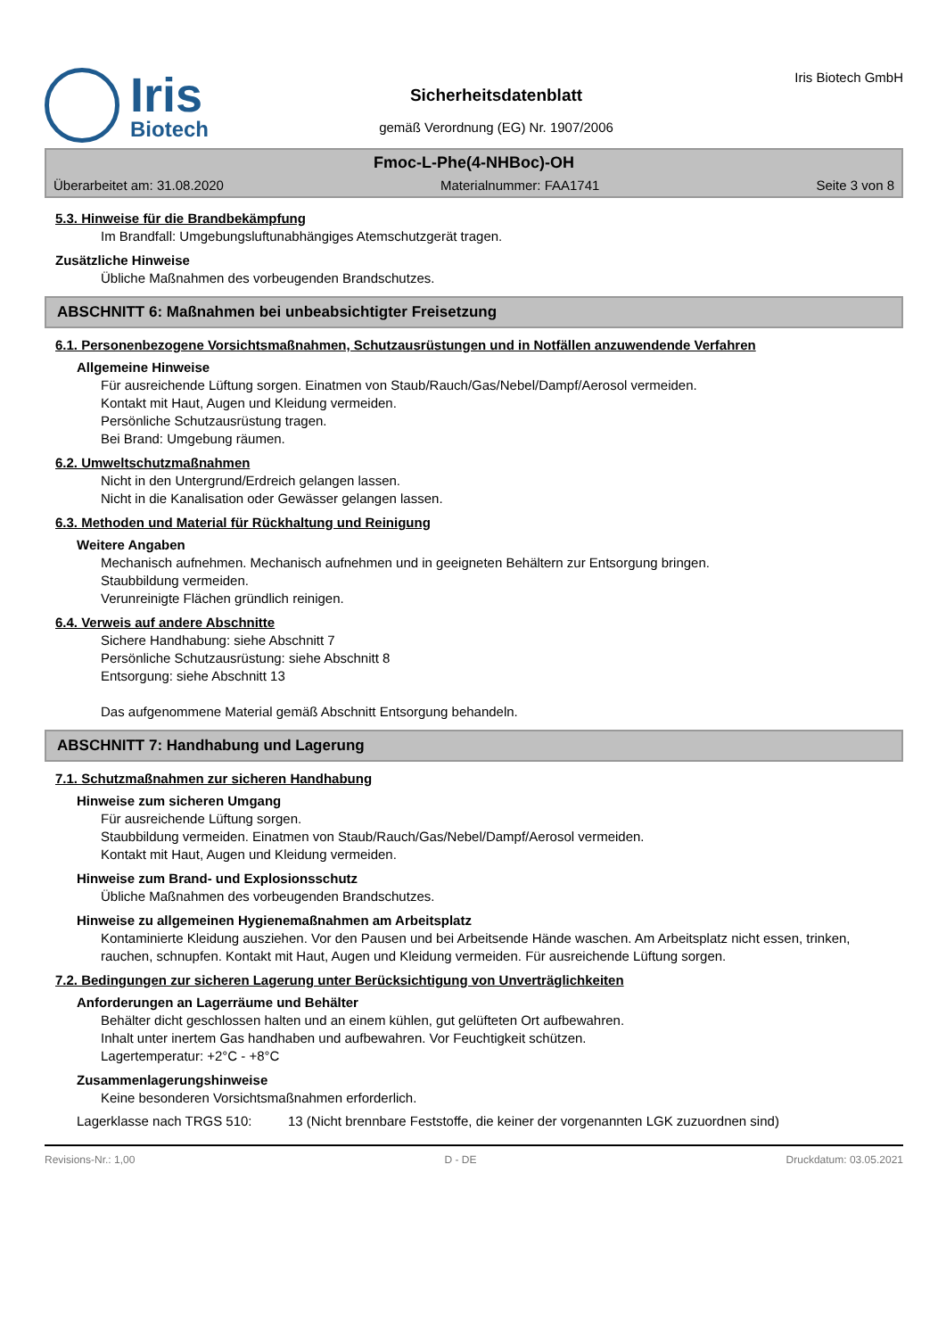Iris
Biotech
Sicherheitsdatenblatt
gemäß Verordnung (EG) Nr. 1907/2006
Iris Biotech GmbH
Fmoc-L-Phe(4-NHBoc)-OH
Überarbeitet am: 31.08.2020 Materialnummer: FAA1741 Seite 3 von 8
5.3. Hinweise für die Brandbekämpfung
Im Brandfall: Umgebungsluftunabhängiges Atemschutzgerät tragen.
Zusätzliche Hinweise
Übliche Maßnahmen des vorbeugenden Brandschutzes.
ABSCHNITT 6: Maßnahmen bei unbeabsichtigter Freisetzung
6.1. Personenbezogene Vorsichtsmaßnahmen, Schutzausrüstungen und in Notfällen anzuwendende Verfahren
Allgemeine Hinweise
Für ausreichende Lüftung sorgen. Einatmen von Staub/Rauch/Gas/Nebel/Dampf/Aerosol vermeiden.
Kontakt mit Haut, Augen und Kleidung vermeiden.
Persönliche Schutzausrüstung tragen.
Bei Brand: Umgebung räumen.
6.2. Umweltschutzmaßnahmen
Nicht in den Untergrund/Erdreich gelangen lassen.
Nicht in die Kanalisation oder Gewässer gelangen lassen.
6.3. Methoden und Material für Rückhaltung und Reinigung
Weitere Angaben
Mechanisch aufnehmen. Mechanisch aufnehmen und in geeigneten Behältern zur Entsorgung bringen.
Staubbildung vermeiden.
Verunreinigte Flächen gründlich reinigen.
6.4. Verweis auf andere Abschnitte
Sichere Handhabung: siehe Abschnitt 7
Persönliche Schutzausrüstung: siehe Abschnitt 8
Entsorgung: siehe Abschnitt 13
Das aufgenommene Material gemäß Abschnitt Entsorgung behandeln.
ABSCHNITT 7: Handhabung und Lagerung
7.1. Schutzmaßnahmen zur sicheren Handhabung
Hinweise zum sicheren Umgang
Für ausreichende Lüftung sorgen.
Staubbildung vermeiden. Einatmen von Staub/Rauch/Gas/Nebel/Dampf/Aerosol vermeiden.
Kontakt mit Haut, Augen und Kleidung vermeiden.
Hinweise zum Brand- und Explosionsschutz
Übliche Maßnahmen des vorbeugenden Brandschutzes.
Hinweise zu allgemeinen Hygienemaßnahmen am Arbeitsplatz
Kontaminierte Kleidung ausziehen. Vor den Pausen und bei Arbeitsende Hände waschen. Am Arbeitsplatz nicht essen, trinken, rauchen, schnupfen. Kontakt mit Haut, Augen und Kleidung vermeiden. Für ausreichende Lüftung sorgen.
7.2. Bedingungen zur sicheren Lagerung unter Berücksichtigung von Unverträglichkeiten
Anforderungen an Lagerräume und Behälter
Behälter dicht geschlossen halten und an einem kühlen, gut gelüfteten Ort aufbewahren.
Inhalt unter inertem Gas handhaben und aufbewahren. Vor Feuchtigkeit schützen.
Lagertemperatur: +2°C - +8°C
Zusammenlagerungshinweise
Keine besonderen Vorsichtsmaßnahmen erforderlich.
Lagerklasse nach TRGS 510: 13 (Nicht brennbare Feststoffe, die keiner der vorgenannten LGK zuzuordnen sind)
Revisions-Nr.: 1,00 D - DE Druckdatum: 03.05.2021